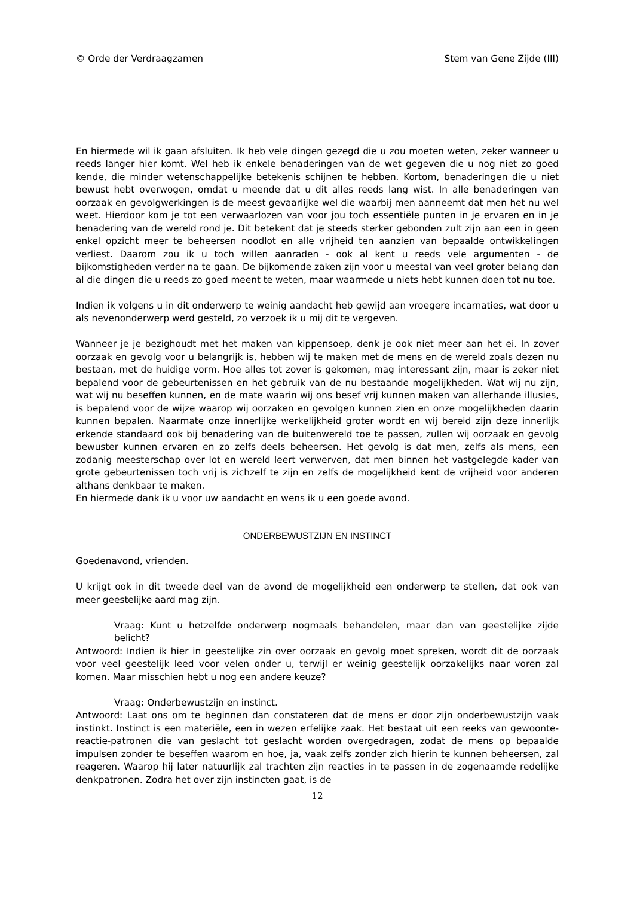© Orde der Verdraagzamen Stem van Gene Zijde (III)
En hiermede wil ik gaan afsluiten. Ik heb vele dingen gezegd die u zou moeten weten, zeker wanneer u reeds langer hier komt. Wel heb ik enkele benaderingen van de wet gegeven die u nog niet zo goed kende, die minder wetenschappelijke betekenis schijnen te hebben. Kortom, benaderingen die u niet bewust hebt overwogen, omdat u meende dat u dit alles reeds lang wist. In alle benaderingen van oorzaak en gevolgwerkingen is de meest gevaarlijke wel die waarbij men aanneemt dat men het nu wel weet. Hierdoor kom je tot een verwaarlozen van voor jou toch essentiële punten in je ervaren en in je benadering van de wereld rond je. Dit betekent dat je steeds sterker gebonden zult zijn aan een in geen enkel opzicht meer te beheersen noodlot en alle vrijheid ten aanzien van bepaalde ontwikkelingen verliest. Daarom zou ik u toch willen aanraden - ook al kent u reeds vele argumenten - de bijkomstigheden verder na te gaan. De bijkomende zaken zijn voor u meestal van veel groter belang dan al die dingen die u reeds zo goed meent te weten, maar waarmede u niets hebt kunnen doen tot nu toe.
Indien ik volgens u in dit onderwerp te weinig aandacht heb gewijd aan vroegere incarnaties, wat door u als nevenonderwerp werd gesteld, zo verzoek ik u mij dit te vergeven.
Wanneer je je bezighoudt met het maken van kippensoep, denk je ook niet meer aan het ei. In zover oorzaak en gevolg voor u belangrijk is, hebben wij te maken met de mens en de wereld zoals dezen nu bestaan, met de huidige vorm. Hoe alles tot zover is gekomen, mag interessant zijn, maar is zeker niet bepalend voor de gebeurtenissen en het gebruik van de nu bestaande mogelijkheden. Wat wij nu zijn, wat wij nu beseffen kunnen, en de mate waarin wij ons besef vrij kunnen maken van allerhande illusies, is bepalend voor de wijze waarop wij oorzaken en gevolgen kunnen zien en onze mogelijkheden daarin kunnen bepalen. Naarmate onze innerlijke werkelijkheid groter wordt en wij bereid zijn deze innerlijk erkende standaard ook bij benadering van de buitenwereld toe te passen, zullen wij oorzaak en gevolg bewuster kunnen ervaren en zo zelfs deels beheersen. Het gevolg is dat men, zelfs als mens, een zodanig meesterschap over lot en wereld leert verwerven, dat men binnen het vastgelegde kader van grote gebeurtenissen toch vrij is zichzelf te zijn en zelfs de mogelijkheid kent de vrijheid voor anderen althans denkbaar te maken.
En hiermede dank ik u voor uw aandacht en wens ik u een goede avond.
ONDERBEWUSTZIJN EN INSTINCT
Goedenavond, vrienden.
U krijgt ook in dit tweede deel van de avond de mogelijkheid een onderwerp te stellen, dat ook van meer geestelijke aard mag zijn.
Vraag: Kunt u hetzelfde onderwerp nogmaals behandelen, maar dan van geestelijke zijde belicht?
Antwoord: Indien ik hier in geestelijke zin over oorzaak en gevolg moet spreken, wordt dit de oorzaak voor veel geestelijk leed voor velen onder u, terwijl er weinig geestelijk oorzakelijks naar voren zal komen. Maar misschien hebt u nog een andere keuze?
Vraag: Onderbewustzijn en instinct.
Antwoord: Laat ons om te beginnen dan constateren dat de mens er door zijn onderbewustzijn vaak instinkt. Instinct is een materiële, een in wezen erfelijke zaak. Het bestaat uit een reeks van gewoonte-reactie-patronen die van geslacht tot geslacht worden overgedragen, zodat de mens op bepaalde impulsen zonder te beseffen waarom en hoe, ja, vaak zelfs zonder zich hierin te kunnen beheersen, zal reageren. Waarop hij later natuurlijk zal trachten zijn reacties in te passen in de zogenaamde redelijke denkpatronen. Zodra het over zijn instincten gaat, is de
12